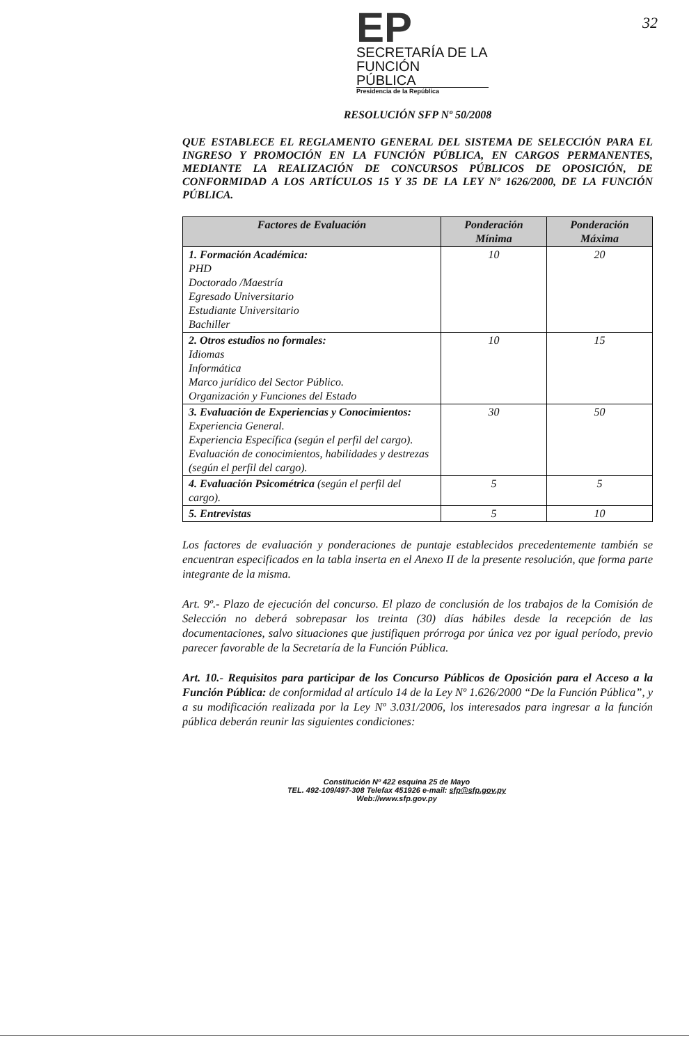32
EP
SECRETARÍA DE LA
FUNCIÓN
PÚBLICA
Presidencia de la República
RESOLUCIÓN SFP Nº 50/2008
QUE ESTABLECE EL REGLAMENTO GENERAL DEL SISTEMA DE SELECCIÓN PARA EL INGRESO Y PROMOCIÓN EN LA FUNCIÓN PÚBLICA, EN CARGOS PERMANENTES, MEDIANTE LA REALIZACIÓN DE CONCURSOS PÚBLICOS DE OPOSICIÓN, DE CONFORMIDAD A LOS ARTÍCULOS 15 Y 35 DE LA LEY Nº 1626/2000, DE LA FUNCIÓN PÚBLICA.
| Factores de Evaluación | Ponderación Mínima | Ponderación Máxima |
| --- | --- | --- |
| 1. Formación Académica: PHD Doctorado /Maestría Egresado Universitario Estudiante Universitario Bachiller | 10 | 20 |
| 2. Otros estudios no formales: Idiomas Informática Marco jurídico del Sector Público. Organización y Funciones del Estado | 10 | 15 |
| 3. Evaluación de Experiencias y Conocimientos: Experiencia General. Experiencia Específica (según el perfil del cargo). Evaluación de conocimientos, habilidades y destrezas (según el perfil del cargo). | 30 | 50 |
| 4. Evaluación Psicométrica (según el perfil del cargo). | 5 | 5 |
| 5. Entrevistas | 5 | 10 |
Los factores de evaluación y ponderaciones de puntaje establecidos precedentemente también se encuentran especificados en la tabla inserta en el Anexo II de la presente resolución, que forma parte integrante de la misma.
Art. 9º.- Plazo de ejecución del concurso. El plazo de conclusión de los trabajos de la Comisión de Selección no deberá sobrepasar los treinta (30) días hábiles desde la recepción de las documentaciones, salvo situaciones que justifiquen prórroga por única vez por igual período, previo parecer favorable de la Secretaría de la Función Pública.
Art. 10.- Requisitos para participar de los Concurso Públicos de Oposición para el Acceso a la Función Pública: de conformidad al artículo 14 de la Ley Nº 1.626/2000 “De la Función Pública”, y a su modificación realizada por la Ley Nº 3.031/2006, los interesados para ingresar a la función pública deberán reunir las siguientes condiciones:
Constitución Nº 422 esquina 25 de Mayo
TEL. 492-109/497-308 Telefax 451926 e-mail: sfp@sfp.gov.py
Web://www.sfp.gov.py